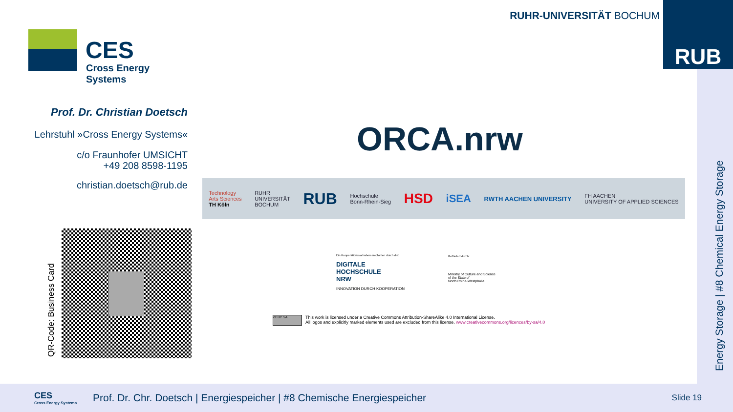CES
Cross Energy Systems
RUHR-UNIVERSITÄT BOCHUM RUB
Energy Storage | #8 Chemical Energy Storage
Prof. Dr. Christian Doetsch
Lehrstuhl »Cross Energy Systems«
c/o Fraunhofer UMSICHT
+49 208 8598-1195
christian.doetsch@rub.de
QR-Code: Business Card
ORCA.nrw
Technology
Arts Sciences
TH Köln RUHR
UNIVERSITÄT
BOCHUM RUB Hochschule
Bonn-Rhein-Sieg HSD iSEA RWTH AACHEN UNIVERSITY FH AACHEN
UNIVERSITY OF APPLIED SCIENCES
Ein Kooperationsvorhaben empfohlen durch die:
DIGITALE
HOCHSCHULE
NRW
INNOVATION DURCH KOOPERATION
Gefördert durch:
Ministry of Culture and Science
of the State of
North Rhine-Westphalia
cc BY SA
This work is licensed under a Creative Commons Attribution-ShareAlike 4.0 International License.
All logos and explicitly marked elements used are excluded from this license. www.creativecommons.org/licences/by-sa/4.0
CES
Cross Energy Systems
Prof. Dr. Chr. Doetsch | Energiespeicher | #8 Chemische Energiespeicher
Slide 19